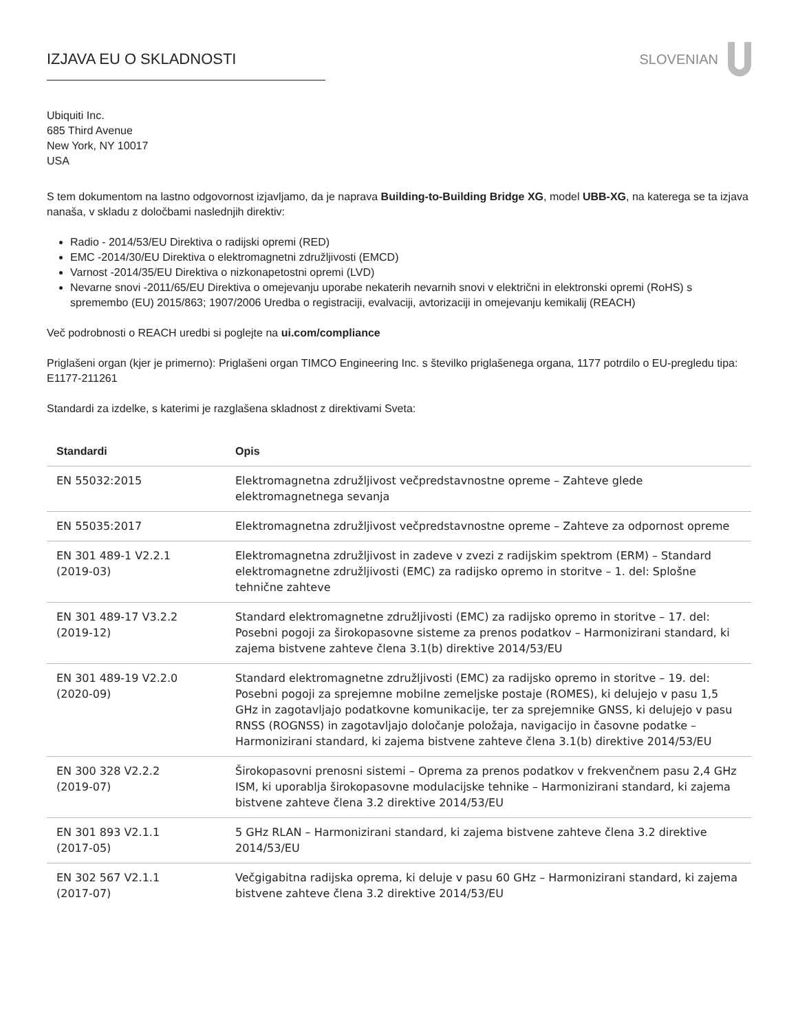IZJAVA EU O SKLADNOSTI SLOVENIAN
Ubiquiti Inc.
685 Third Avenue
New York, NY 10017
USA
S tem dokumentom na lastno odgovornost izjavljamo, da je naprava Building-to-Building Bridge XG, model UBB-XG, na katere­ga se ta izjava nanaša, v skladu z določbami naslednjih direktiv:
Radio - 2014/53/EU Direktiva o radijski opremi (RED)
EMC -2014/30/EU Direktiva o elektromagnetni združljivosti (EMCD)
Varnost -2014/35/EU Direktiva o nizkonapetostni opremi (LVD)
Nevarne snovi -2011/65/EU Direktiva o omejevanju uporabe nekaterih nevarnih snovi v električni in elektronski opremi (RoHS) s spremembo (EU) 2015/863; 1907/2006 Uredba o registraciji, evalvaciji, avtorizaciji in omejevanju kemikalij (REACH)
Več podrobnosti o REACH uredbi si poglejte na ui.com/compliance
Priglašeni organ (kjer je primerno): Priglašeni organ TIMCO Engineering Inc. s številko priglašenega organa, 1177 potrdilo o EU-pregledu tipa: E1177-211261
Standardi za izdelke, s katerimi je razglašena skladnost z direktivami Sveta:
| Standardi | Opis |
| --- | --- |
| EN 55032:2015 | Elektromagnetna združljivost večpredstavnostne opreme – Zahteve glede elektromagnetnega sevanja |
| EN 55035:2017 | Elektromagnetna združljivost večpredstavnostne opreme – Zahteve za odpornost opreme |
| EN 301 489-1 V2.2.1 (2019-03) | Elektromagnetna združljivost in zadeve v zvezi z radijskim spektrom (ERM) – Standard elektromagnetne združljivosti (EMC) za radijsko opremo in storitve – 1. del: Splošne tehnične zahteve |
| EN 301 489-17 V3.2.2 (2019-12) | Standard elektromagnetne združljivosti (EMC) za radijsko opremo in storitve – 17. del: Posebni pogoji za širokopasovne sisteme za prenos podatkov – Harmonizirani standard, ki zajema bistvene zahteve člena 3.1(b) direktive 2014/53/EU |
| EN 301 489-19 V2.2.0 (2020-09) | Standard elektromagnetne združljivosti (EMC) za radijsko opremo in storitve – 19. del: Posebni pogoji za sprejemne mobilne zemeljske postaje (ROMES), ki delujejo v pasu 1,5 GHz in zagotavljajo podatkovne komunikacije, ter za sprejemnike GNSS, ki delujejo v pasu RNSS (ROGNSS) in zagotavljajo določanje položaja, navigacijo in časovne podatke – Harmonizirani standard, ki zajema bistvene zahteve člena 3.1(b) direktive 2014/53/EU |
| EN 300 328 V2.2.2 (2019-07) | Širokopasovni prenosni sistemi – Oprema za prenos podatkov v frekvenčnem pasu 2,4 GHz ISM, ki uporablja širokopasovne modulacijske tehnike – Harmonizirani standard, ki zajema bistvene zahteve člena 3.2 direktive 2014/53/EU |
| EN 301 893 V2.1.1 (2017-05) | 5 GHz RLAN – Harmonizirani standard, ki zajema bistvene zahteve člena 3.2 direktive 2014/53/EU |
| EN 302 567 V2.1.1 (2017-07) | Večgigabitna radijska oprema, ki deluje v pasu 60 GHz – Harmonizirani standard, ki zajema bistvene zahteve člena 3.2 direktive 2014/53/EU |